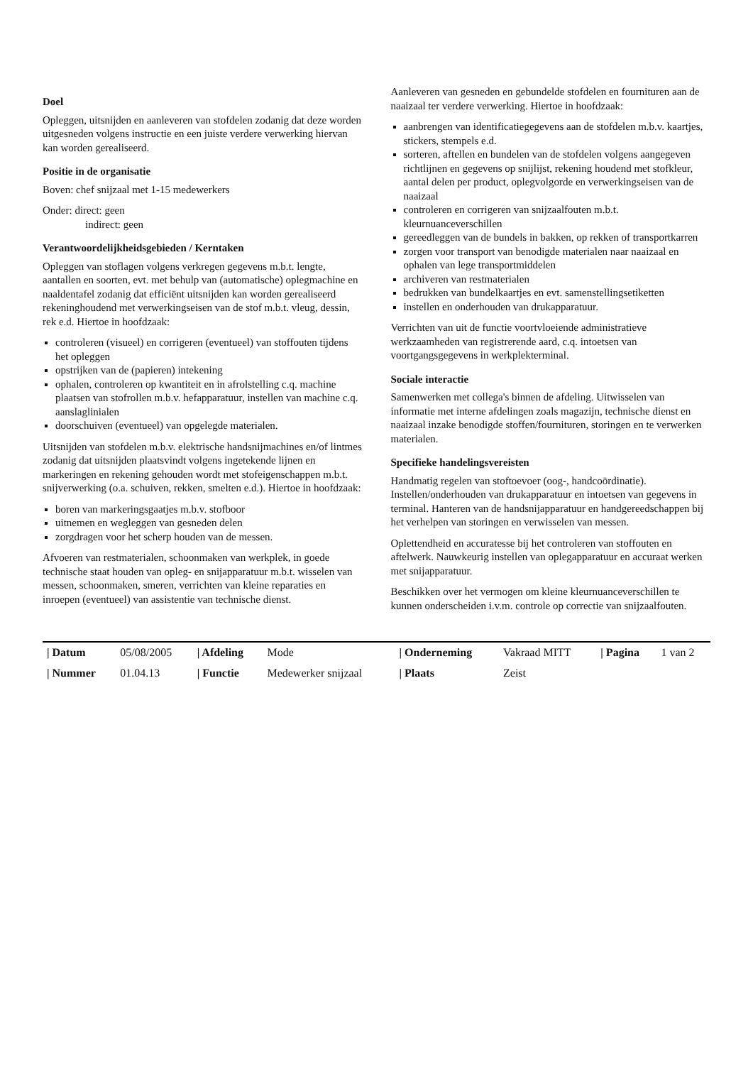Doel
Opleggen, uitsnijden en aanleveren van stofdelen zodanig dat deze worden uitgesneden volgens instructie en een juiste verdere verwerking hiervan kan worden gerealiseerd.
Positie in de organisatie
Boven: chef snijzaal met 1-15 medewerkers
Onder: direct: geen
indirect: geen
Verantwoordelijkheidsgebieden / Kerntaken
Opleggen van stoflagen volgens verkregen gegevens m.b.t. lengte, aantallen en soorten, evt. met behulp van (automatische) oplegmachine en naaldentafel zodanig dat efficiënt uitsnijden kan worden gerealiseerd rekeninghoudend met verwerkingseisen van de stof m.b.t. vleug, dessin, rek e.d. Hiertoe in hoofdzaak:
controleren (visueel) en corrigeren (eventueel) van stoffouten tijdens het opleggen
opstrijken van de (papieren) intekening
ophalen, controleren op kwantiteit en in afrolstelling c.q. machine plaatsen van stofrollen m.b.v. hefapparatuur, instellen van machine c.q. aanslaglinialen
doorschuiven (eventueel) van opgelegde materialen.
Uitsnijden van stofdelen m.b.v. elektrische handsnijmachines en/of lintmes zodanig dat uitsnijden plaatsvindt volgens ingetekende lijnen en markeringen en rekening gehouden wordt met stofeigenschappen m.b.t. snijverwerking (o.a. schuiven, rekken, smelten e.d.). Hiertoe in hoofdzaak:
boren van markeringsgaatjes m.b.v. stofboor
uitnemen en wegleggen van gesneden delen
zorgdragen voor het scherp houden van de messen.
Afvoeren van restmaterialen, schoonmaken van werkplek, in goede technische staat houden van opleg- en snijapparatuur m.b.t. wisselen van messen, schoonmaken, smeren, verrichten van kleine reparaties en inroepen (eventueel) van assistentie van technische dienst.
Aanleveren van gesneden en gebundelde stofdelen en fournituren aan de naaizaal ter verdere verwerking. Hiertoe in hoofdzaak:
aanbrengen van identificatiegegevens aan de stofdelen m.b.v. kaartjes, stickers, stempels e.d.
sorteren, aftellen en bundelen van de stofdelen volgens aangegeven richtlijnen en gegevens op snijlijst, rekening houdend met stofkleur, aantal delen per product, oplegvolgorde en verwerkingseisen van de naaizaal
controleren en corrigeren van snijzaalfouten m.b.t. kleurnuanceverschillen
gereedleggen van de bundels in bakken, op rekken of transportkarren
zorgen voor transport van benodigde materialen naar naaizaal en ophalen van lege transportmiddelen
archiveren van restmaterialen
bedrukken van bundelkaartjes en evt. samenstellingsetiketten
instellen en onderhouden van drukapparatuur.
Verrichten van uit de functie voortvloeiende administratieve werkzaamheden van registrerende aard, c.q. intoetsen van voortgangsgegevens in werkplekterminal.
Sociale interactie
Samenwerken met collega's binnen de afdeling. Uitwisselen van informatie met interne afdelingen zoals magazijn, technische dienst en naaizaal inzake benodigde stoffen/fournituren, storingen en te verwerken materialen.
Specifieke handelingsvereisten
Handmatig regelen van stoftoevoer (oog-, handcoördinatie). Instellen/onderhouden van drukapparatuur en intoetsen van gegevens in terminal. Hanteren van de handsnijapparatuur en handgereedschappen bij het verhelpen van storingen en verwisselen van messen.
Oplettendheid en accuratesse bij het controleren van stoffouten en aftelwerk. Nauwkeurig instellen van oplegapparatuur en accuraat werken met snijapparatuur.
Beschikken over het vermogen om kleine kleurnuanceverschillen te kunnen onderscheiden i.v.m. controle op correctie van snijzaalfouten.
| / Datum | 05/08/2005 | / Afdeling | Mode | / Onderneming | Vakraad MITT | / Pagina | 1 van 2 |
| / Nummer | 01.04.13 | / Functie | Medewerker snijzaal | / Plaats | Zeist | | |